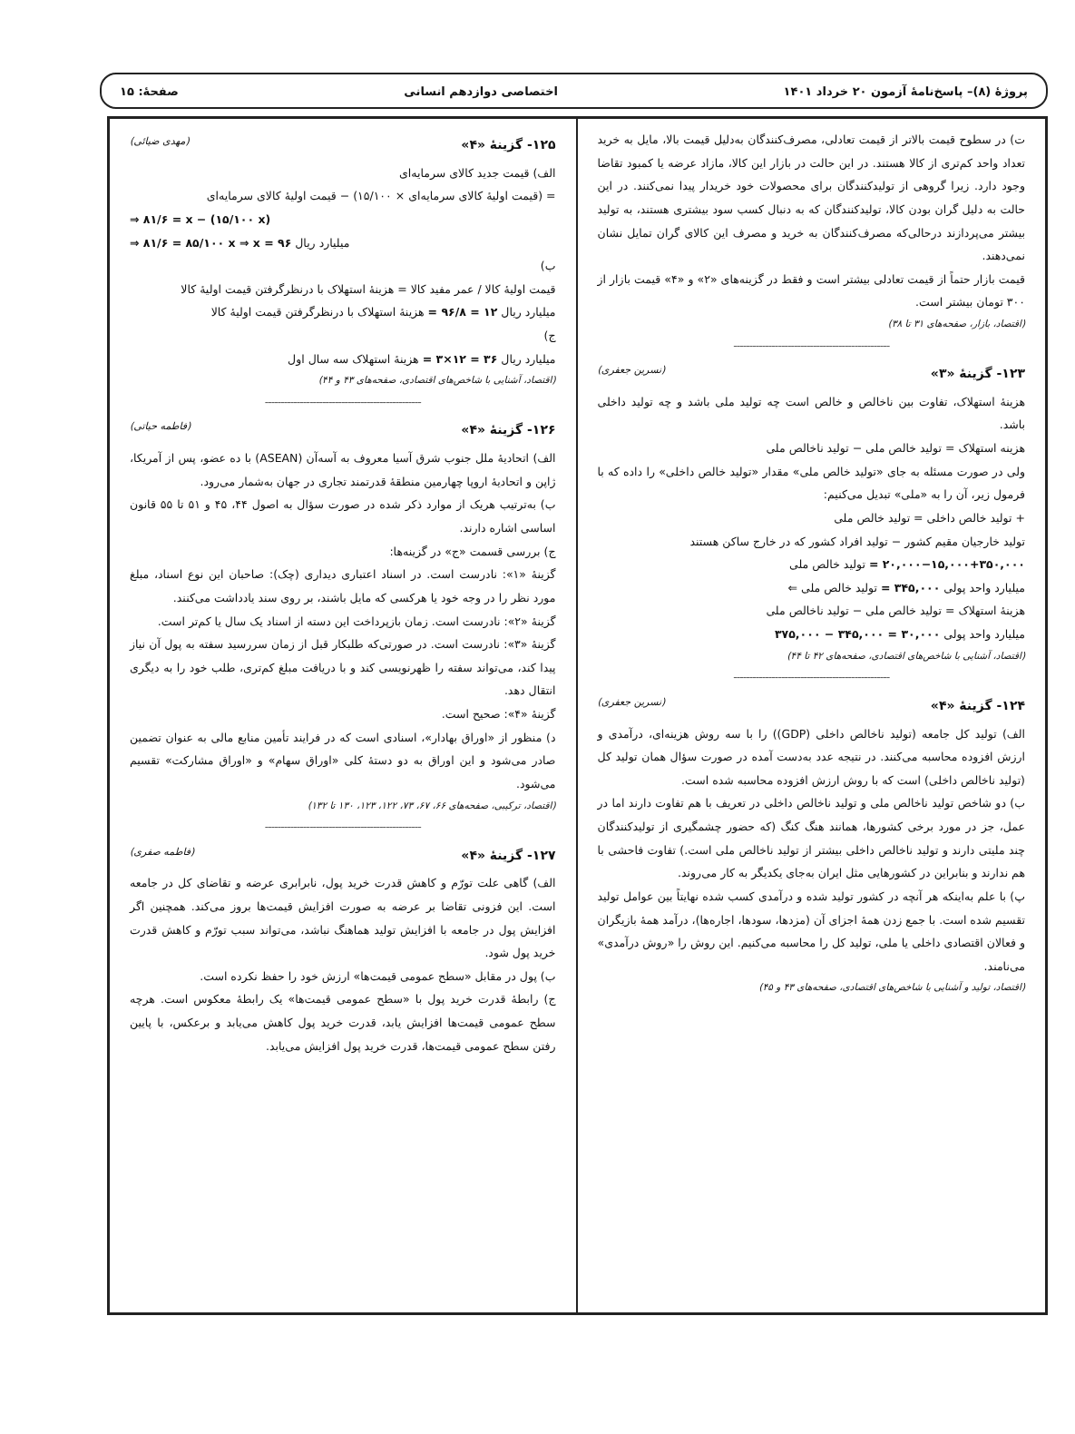پروژهٔ (۸)– پاسخ‌نامهٔ آزمون ۲۰ خرداد ۱۴۰۱ اختصاصی دوازدهم انسانی صفحهٔ: ۱۵
ت) در سطوح قیمت بالاتر از قیمت تعادلی، مصرف‌کنندگان به‌دلیل قیمت بالا، مایل به خرید تعداد واحد کم‌تری از کالا هستند. در این حالت در بازار این کالا، مازاد عرضه یا کمبود تقاضا وجود دارد. زیرا گروهی از تولیدکنندگان برای محصولات خود خریدار پیدا نمی‌کنند. در این حالت به دلیل گران بودن کالا، تولیدکنندگان که به دنبال کسب سود بیشتری هستند، به تولید بیشتر می‌پردازند درحالی‌که مصرف‌کنندگان به خرید و مصرف این کالای گران تمایل نشان نمی‌دهند.
قیمت بازار حتماً از قیمت تعادلی بیشتر است و فقط در گزینه‌های «۲» و «۴» قیمت بازار از ۳۰۰ تومان بیشتر است.
(اقتصاد، بازار، صفحه‌های ۳۱ تا ۳۸)
-------------------------------------------------
۱۲۳- گزینهٔ «۳» (نسرین جعفری)
هزینهٔ استهلاک، تفاوت بین ناخالص و خالص است چه تولید ملی باشد و چه تولید داخلی باشد.
هزینه استهلاک = تولید خالص ملی − تولید ناخالص ملی
ولی در صورت مسئله به جای «تولید خالص ملی» مقدار «تولید خالص داخلی» را داده که با فرمول زیر، آن را به «ملی» تبدیل می‌کنیم:
+ تولید خالص داخلی = تولید خالص ملی
تولید خارجیان مقیم کشور − تولید افراد کشور که در خارج ساکن هستند
۲۰,۰۰۰−۱۵,۰۰۰+۳۵۰,۰۰۰ = تولید خالص ملی
میلیارد واحد پولی ۳۴۵,۰۰۰ = تولید خالص ملی ⇐
هزینهٔ استهلاک = تولید خالص ملی − تولید ناخالص ملی
میلیارد واحد پولی ۳۰,۰۰۰ = ۳۴۵,۰۰۰ − ۳۷۵,۰۰۰
(اقتصاد، آشنایی با شاخص‌های اقتصادی، صفحه‌های ۴۲ تا ۴۴)
-------------------------------------------------
۱۲۴- گزینهٔ «۴» (نسرین جعفری)
الف) تولید کل جامعه (تولید ناخالص داخلی (GDP)) را با سه روش هزینه‌ای، درآمدی و ارزش افزوده محاسبه می‌کنند. در نتیجه عدد به‌دست آمده در صورت سؤال همان تولید کل (تولید ناخالص داخلی) است که با روش ارزش افزوده محاسبه شده است.
ب) دو شاخص تولید ناخالص ملی و تولید ناخالص داخلی در تعریف با هم تفاوت دارند اما در عمل، جز در مورد برخی کشورها، همانند هنگ کنگ (که حضور چشمگیری از تولیدکنندگان چند ملیتی دارند و تولید ناخالص داخلی بیشتر از تولید ناخالص ملی است.) تفاوت فاحشی با هم ندارند و بنابراین در کشورهایی مثل ایران به‌جای یکدیگر به کار می‌روند.
پ) با علم به‌اینکه هر آنچه در کشور تولید شده و درآمدی کسب شده نهایتاً بین عوامل تولید تقسیم شده است. با جمع زدن همهٔ اجزای آن (مزدها، سودها، اجاره‌ها)، درآمد همهٔ بازیگران و فعالان اقتصادی داخلی یا ملی، تولید کل را محاسبه می‌کنیم. این روش را «روش درآمدی» می‌نامند.
(اقتصاد، تولید و آشنایی با شاخص‌های اقتصادی، صفحه‌های ۴۳ و ۴۵)
۱۲۵- گزینهٔ «۴» (مهدی ضیائی)
الف) قیمت جدید کالای سرمایه‌ای
= (قیمت اولیهٔ کالای سرمایه‌ای × ۱۵/۱۰۰) − قیمت اولیهٔ کالای سرمایه‌ای
⇒ ۸۱/۶ = x − (۱۵/۱۰۰ x)
⇒ ۸۱/۶ = ۸۵/۱۰۰ x ⇒ x = ۹۶ میلیارد ریال
ب)
قیمت اولیهٔ کالا / عمر مفید کالا = هزینهٔ استهلاک با درنظرگرفتن قیمت اولیهٔ کالا
میلیارد ریال ۱۲ = ۹۶/۸ = هزینهٔ استهلاک با درنظرگرفتن قیمت اولیهٔ کالا
ج)
میلیارد ریال ۳۶ = ۱۲×۳ = هزینهٔ استهلاک سه سال اول
(اقتصاد، آشنایی با شاخص‌های اقتصادی، صفحه‌های ۴۳ و ۴۴)
-------------------------------------------------
۱۲۶- گزینهٔ «۴» (فاطمه حیاتی)
الف) اتحادیهٔ ملل جنوب شرق آسیا معروف به آسه‌آن (ASEAN) با ده عضو، پس از آمریکا، ژاپن و اتحادیهٔ اروپا چهارمین منطقهٔ قدرتمند تجاری در جهان به‌شمار می‌رود.
ب) به‌ترتیب هریک از موارد ذکر شده در صورت سؤال به اصول ۴۴، ۴۵ و ۵۱ تا ۵۵ قانون اساسی اشاره دارند.
ج) بررسی قسمت «ج» در گزینه‌ها:
گزینهٔ «۱»: نادرست است. در اسناد اعتباری دیداری (چک): صاحبان این نوع اسناد، مبلغ مورد نظر را در وجه خود یا هرکسی که مایل باشند، بر روی سند یادداشت می‌کنند.
گزینهٔ «۲»: نادرست است. زمان بازپرداخت این دسته از اسناد یک سال یا کم‌تر است.
گزینهٔ «۳»: نادرست است. در صورتی‌که طلبکار قبل از زمان سررسید سفته به پول آن نیاز پیدا کند، می‌تواند سفته را ظهرنویسی کند و با دریافت مبلغ کم‌تری، طلب خود را به دیگری انتقال دهد.
گزینهٔ «۴»: صحیح است.
د) منظور از «اوراق بهادار»، اسنادی است که در فرایند تأمین منابع مالی به عنوان تضمین صادر می‌شود و این اوراق به دو دستهٔ کلی «اوراق سهام» و «اوراق مشارکت» تقسیم می‌شود.
(اقتصاد، ترکیبی، صفحه‌های ۶۶، ۶۷، ۷۳، ۱۲۲، ۱۲۳، ۱۳۰ تا ۱۳۲)
-------------------------------------------------
۱۲۷- گزینهٔ «۴» (فاطمه صفری)
الف) گاهی علت تورّم و کاهش قدرت خرید پول، نابرابری عرضه و تقاضای کل در جامعه است. این فزونی تقاضا بر عرضه به صورت افزایش قیمت‌ها بروز می‌کند. همچنین اگر افزایش پول در جامعه با افزایش تولید هماهنگ نباشد، می‌تواند سبب تورّم و کاهش قدرت خرید پول شود.
ب) پول در مقابل «سطح عمومی قیمت‌ها» ارزش خود را حفظ نکرده است.
ج) رابطهٔ قدرت خرید پول با «سطح عمومی قیمت‌ها» یک رابطهٔ معکوس است. هرچه سطح عمومی قیمت‌ها افزایش یابد، قدرت خرید پول کاهش می‌یابد و برعکس، با پایین رفتن سطح عمومی قیمت‌ها، قدرت خرید پول افزایش می‌یابد.